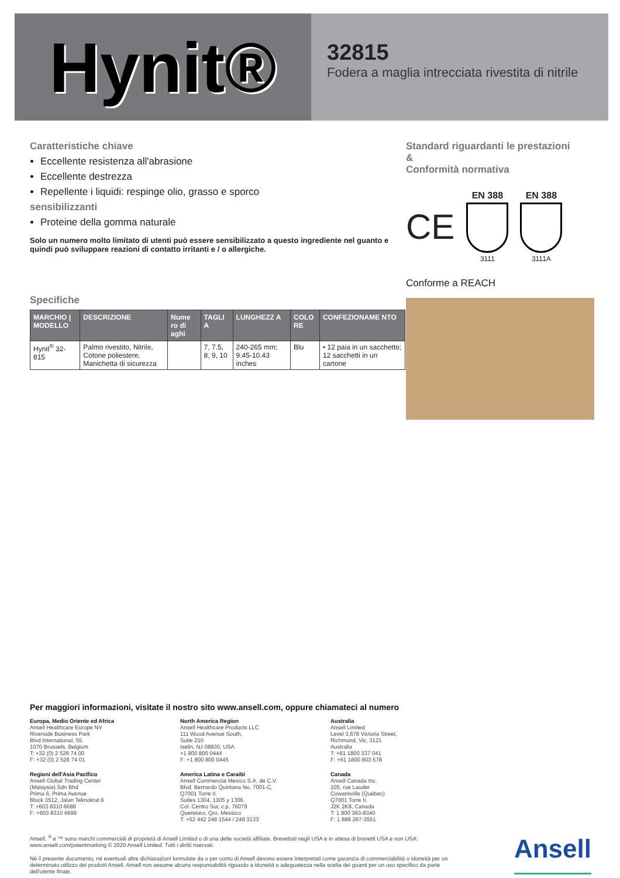Hynit®
32815
Fodera a maglia intrecciata rivestita di nitrile
Caratteristiche chiave
Eccellente resistenza all'abrasione
Eccellente destrezza
Repellente i liquidi: respinge olio, grasso e sporco
sensibilizzanti
Proteine della gomma naturale
Solo un numero molto limitato di utenti può essere sensibilizzato a questo ingrediente nel guanto e quindi può sviluppare reazioni di contatto irritanti e / o allergiche.
Specifiche
| MARCHIO / MODELLO | DESCRIZIONE | Nume ro di aghi | TAGLI A | LUNGHEZZ A | COLO RE | CONFEZIONAME NTO |
| --- | --- | --- | --- | --- | --- | --- |
| Hynit<sup>®</sup> 32-815 | Palmo rivestito, Nitrile, Cotone poliestere, Manichetta di sicurezza | | 7, 7.5, 8, 9, 10 | 240-265 mm; 9.45-10.43 inches | Blu | • 12 paia in un sacchetto; 12 sacchetti in un cartone |
Standard riguardanti le prestazioni
&
Conformità normativa
CE
EN 388
3111
EN 388
3111A
Conforme a REACH
Per maggiori informazioni, visitate il nostro sito www.ansell.com, oppure chiamateci al numero
Europa, Medio Oriente ed Africa
Ansell Healthcare Europe NV
Riverside Business Park
Blvd International, 55
1070 Brussels, Belgium
T: +32 (0) 2 528 74 00
F: +32 (0) 2 528 74 01
North America Region
Ansell Healthcare Products LLC
111 Wood Avenue South,
Suite 210
Iselin, NJ 08830, USA
+1 800 800 0444
F: +1 800 800 0445
Australia
Ansell Limited
Level 3,678 Victoria Street,
Richmond, Vic, 3121
Australia
T: +61 1800 337 041
F: +61 1800 803 578
Regioni dell'Asia Pacifico
Ansell Global Trading Center
(Malaysia) Sdn Bhd
Prima 6, Prima Avenue
Block 3512, Jalan Teknokrat 6
T: +603 8310 6688
F: +603 8310 6699
America Latina e Caraibi
Ansell Commercial Mexico S.A. de C.V.
Blvd. Bernardo Quintana No. 7001-C,
Q7001 Torre II.
Suites 1304, 1305 y 1306.
Col. Centro Sur, c.p. 76079
Queretaro, Qro. Messico
T: +52 442 248 1544 / 248 3133
Canada
Ansell Canada Inc.
105, rue Lauder
Cowansville (Québec)
Q7001 Torre II.
J2K 2K8, Canada
T: 1 800 363-8340
F: 1 888 267-3551
Ansell, <sup>®</sup> e ™ sono marchi commerciali di proprietà di Ansell Limited o di una delle società affiliate. Brevettati negli USA e in attesa di brevetti USA e non USA: www.ansell.com/patentmarking © 2020 Ansell Limited. Tutti i diritti riservati.
Né il presente documento, né eventuali altre dichiarazioni formulate da o per conto di Ansell devono essere interpretati come garanzia di commerciabilità o idoneità per un determinato utilizzo dei prodotti Ansell. Ansell non assume alcuna responsabilità riguardo a idoneità o adeguatezza nella scelta dei guanti per un uso specifico da parte dell'utente finale.
Ansell